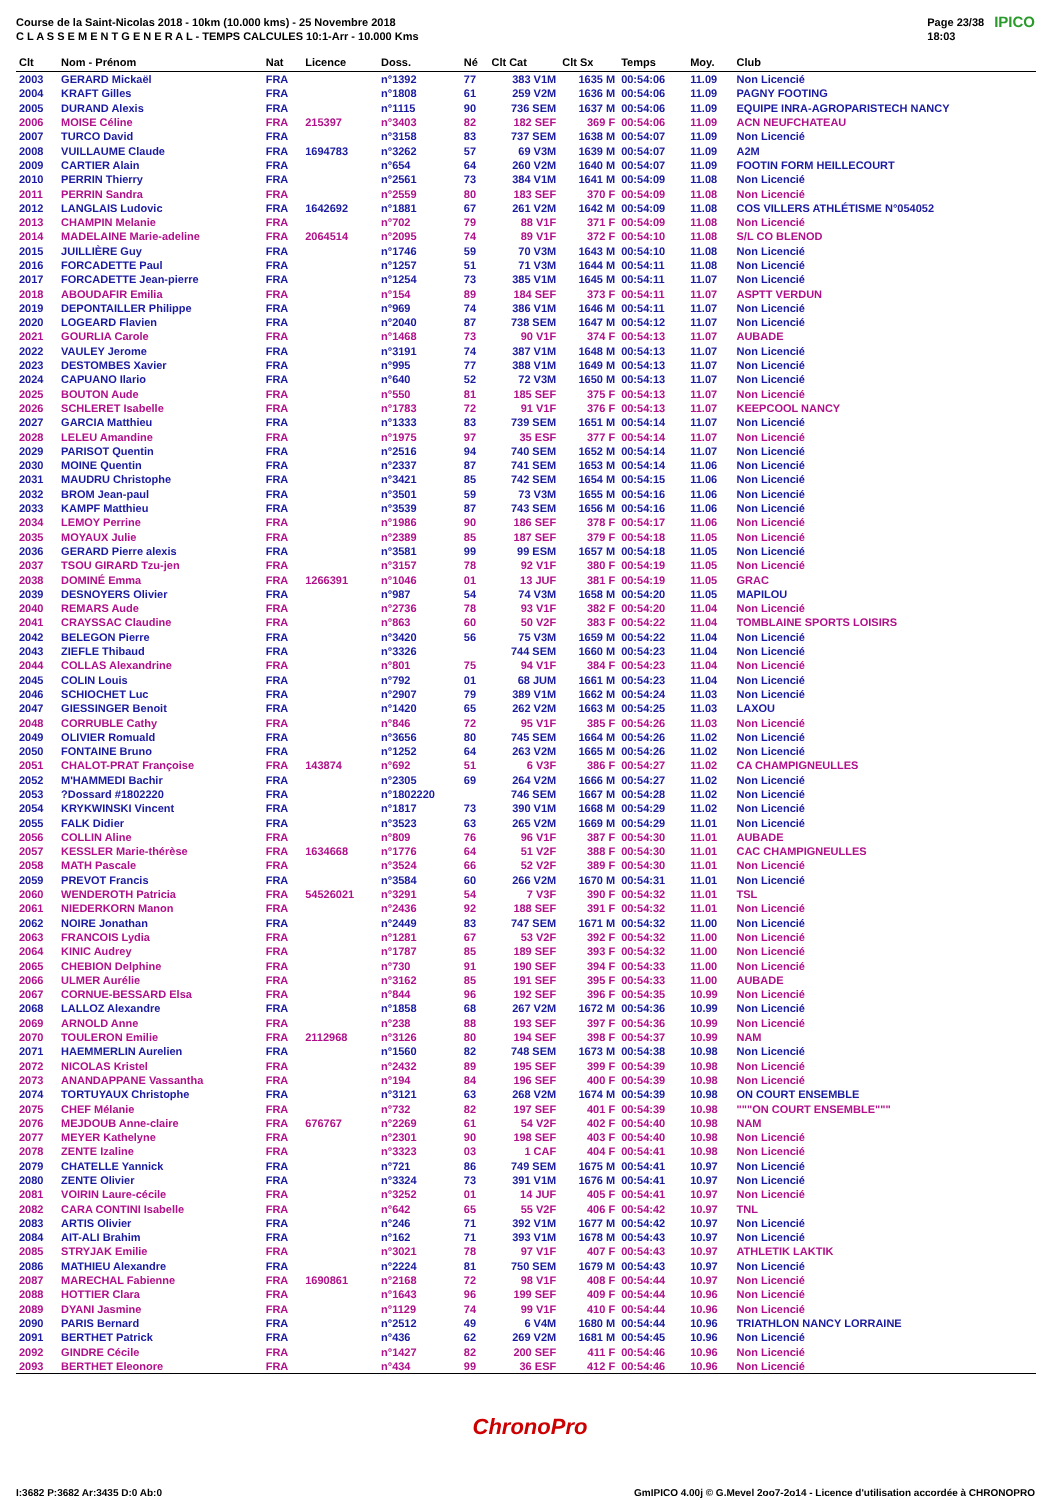Course de la Saint-Nicolas 2018 - 10km (10.000 kms) - 25 Novembre 2018
C L A S S E M E N T G E N E R A L - TEMPS CALCULES 10:1-Arr - 10.000 Kms
Page 23/38
18:03 IPICO
| Clt | Nom - Prénom | Nat | Licence | Doss. | Né | Clt Cat | Clt Sx | Temps | Moy. | Club |
| --- | --- | --- | --- | --- | --- | --- | --- | --- | --- | --- |
| 2003 | GERARD Mickaël | FRA | | n°1392 | 77 | 383 V1M | 1635 M | 00:54:06 | 11.09 | Non Licencié |
| 2004 | KRAFT Gilles | FRA | | n°1808 | 61 | 259 V2M | 1636 M | 00:54:06 | 11.09 | PAGNY FOOTING |
| 2005 | DURAND Alexis | FRA | | n°1115 | 90 | 736 SEM | 1637 M | 00:54:06 | 11.09 | EQUIPE INRA-AGROPARISTECH NANCY |
| 2006 | MOISE Céline | FRA | 215397 | n°3403 | 82 | 182 SEF | 369 F | 00:54:06 | 11.09 | ACN NEUFCHATEAU |
| 2007 | TURCO David | FRA | | n°3158 | 83 | 737 SEM | 1638 M | 00:54:07 | 11.09 | Non Licencié |
| 2008 | VUILLAUME Claude | FRA | 1694783 | n°3262 | 57 | 69 V3M | 1639 M | 00:54:07 | 11.09 | A2M |
| 2009 | CARTIER Alain | FRA | | n°654 | 64 | 260 V2M | 1640 M | 00:54:07 | 11.09 | FOOTIN FORM HEILLECOURT |
| 2010 | PERRIN Thierry | FRA | | n°2561 | 73 | 384 V1M | 1641 M | 00:54:09 | 11.08 | Non Licencié |
| 2011 | PERRIN Sandra | FRA | | n°2559 | 80 | 183 SEF | 370 F | 00:54:09 | 11.08 | Non Licencié |
| 2012 | LANGLAIS Ludovic | FRA | 1642692 | n°1881 | 67 | 261 V2M | 1642 M | 00:54:09 | 11.08 | COS VILLERS ATHLÉTISME N°054052 |
| 2013 | CHAMPIN Melanie | FRA | | n°702 | 79 | 88 V1F | 371 F | 00:54:09 | 11.08 | Non Licencié |
| 2014 | MADELAINE Marie-adeline | FRA | 2064514 | n°2095 | 74 | 89 V1F | 372 F | 00:54:10 | 11.08 | S/L CO BLENOD |
| 2015 | JUILLIÈRE Guy | FRA | | n°1746 | 59 | 70 V3M | 1643 M | 00:54:10 | 11.08 | Non Licencié |
| 2016 | FORCADETTE Paul | FRA | | n°1257 | 51 | 71 V3M | 1644 M | 00:54:11 | 11.08 | Non Licencié |
| 2017 | FORCADETTE Jean-pierre | FRA | | n°1254 | 73 | 385 V1M | 1645 M | 00:54:11 | 11.07 | Non Licencié |
| 2018 | ABOUDAFIR Emilia | FRA | | n°154 | 89 | 184 SEF | 373 F | 00:54:11 | 11.07 | ASPTT VERDUN |
| 2019 | DEPONTAILLER Philippe | FRA | | n°969 | 74 | 386 V1M | 1646 M | 00:54:11 | 11.07 | Non Licencié |
| 2020 | LOGEARD Flavien | FRA | | n°2040 | 87 | 738 SEM | 1647 M | 00:54:12 | 11.07 | Non Licencié |
| 2021 | GOURLIA Carole | FRA | | n°1468 | 73 | 90 V1F | 374 F | 00:54:13 | 11.07 | AUBADE |
| 2022 | VAULEY Jerome | FRA | | n°3191 | 74 | 387 V1M | 1648 M | 00:54:13 | 11.07 | Non Licencié |
| 2023 | DESTOMBES Xavier | FRA | | n°995 | 77 | 388 V1M | 1649 M | 00:54:13 | 11.07 | Non Licencié |
| 2024 | CAPUANO Ilario | FRA | | n°640 | 52 | 72 V3M | 1650 M | 00:54:13 | 11.07 | Non Licencié |
| 2025 | BOUTON Aude | FRA | | n°550 | 81 | 185 SEF | 375 F | 00:54:13 | 11.07 | Non Licencié |
| 2026 | SCHLERET Isabelle | FRA | | n°1783 | 72 | 91 V1F | 376 F | 00:54:13 | 11.07 | KEEPCOOL NANCY |
| 2027 | GARCIA Matthieu | FRA | | n°1333 | 83 | 739 SEM | 1651 M | 00:54:14 | 11.07 | Non Licencié |
| 2028 | LELEU Amandine | FRA | | n°1975 | 97 | 35 ESF | 377 F | 00:54:14 | 11.07 | Non Licencié |
| 2029 | PARISOT Quentin | FRA | | n°2516 | 94 | 740 SEM | 1652 M | 00:54:14 | 11.07 | Non Licencié |
| 2030 | MOINE Quentin | FRA | | n°2337 | 87 | 741 SEM | 1653 M | 00:54:14 | 11.06 | Non Licencié |
| 2031 | MAUDRU Christophe | FRA | | n°3421 | 85 | 742 SEM | 1654 M | 00:54:15 | 11.06 | Non Licencié |
| 2032 | BROM Jean-paul | FRA | | n°3501 | 59 | 73 V3M | 1655 M | 00:54:16 | 11.06 | Non Licencié |
| 2033 | KAMPF Matthieu | FRA | | n°3539 | 87 | 743 SEM | 1656 M | 00:54:16 | 11.06 | Non Licencié |
| 2034 | LEMOY Perrine | FRA | | n°1986 | 90 | 186 SEF | 378 F | 00:54:17 | 11.06 | Non Licencié |
| 2035 | MOYAUX Julie | FRA | | n°2389 | 85 | 187 SEF | 379 F | 00:54:18 | 11.05 | Non Licencié |
| 2036 | GERARD Pierre alexis | FRA | | n°3581 | 99 | 99 ESM | 1657 M | 00:54:18 | 11.05 | Non Licencié |
| 2037 | TSOU GIRARD Tzu-jen | FRA | | n°3157 | 78 | 92 V1F | 380 F | 00:54:19 | 11.05 | Non Licencié |
| 2038 | DOMINÉ Emma | FRA | 1266391 | n°1046 | 01 | 13 JUF | 381 F | 00:54:19 | 11.05 | GRAC |
| 2039 | DESNOYERS Olivier | FRA | | n°987 | 54 | 74 V3M | 1658 M | 00:54:20 | 11.05 | MAPILOU |
| 2040 | REMARS Aude | FRA | | n°2736 | 78 | 93 V1F | 382 F | 00:54:20 | 11.04 | Non Licencié |
| 2041 | CRAYSSAC Claudine | FRA | | n°863 | 60 | 50 V2F | 383 F | 00:54:22 | 11.04 | TOMBLAINE SPORTS LOISIRS |
| 2042 | BELEGON Pierre | FRA | | n°3420 | 56 | 75 V3M | 1659 M | 00:54:22 | 11.04 | Non Licencié |
| 2043 | ZIEFLE Thibaud | FRA | | n°3326 | | 744 SEM | 1660 M | 00:54:23 | 11.04 | Non Licencié |
| 2044 | COLLAS Alexandrine | FRA | | n°801 | 75 | 94 V1F | 384 F | 00:54:23 | 11.04 | Non Licencié |
| 2045 | COLIN Louis | FRA | | n°792 | 01 | 68 JUM | 1661 M | 00:54:23 | 11.04 | Non Licencié |
| 2046 | SCHIOCHET Luc | FRA | | n°2907 | 79 | 389 V1M | 1662 M | 00:54:24 | 11.03 | Non Licencié |
| 2047 | GIESSINGER Benoit | FRA | | n°1420 | 65 | 262 V2M | 1663 M | 00:54:25 | 11.03 | LAXOU |
| 2048 | CORRUBLE Cathy | FRA | | n°846 | 72 | 95 V1F | 385 F | 00:54:26 | 11.03 | Non Licencié |
| 2049 | OLIVIER Romuald | FRA | | n°3656 | 80 | 745 SEM | 1664 M | 00:54:26 | 11.02 | Non Licencié |
| 2050 | FONTAINE Bruno | FRA | | n°1252 | 64 | 263 V2M | 1665 M | 00:54:26 | 11.02 | Non Licencié |
| 2051 | CHALOT-PRAT Françoise | FRA | 143874 | n°692 | 51 | 6 V3F | 386 F | 00:54:27 | 11.02 | CA CHAMPIGNEULLES |
| 2052 | M'HAMMEDI Bachir | FRA | | n°2305 | 69 | 264 V2M | 1666 M | 00:54:27 | 11.02 | Non Licencié |
| 2053 | ?Dossard #1802220 | FRA | | n°1802220 | | 746 SEM | 1667 M | 00:54:28 | 11.02 | Non Licencié |
| 2054 | KRYKWINSKI Vincent | FRA | | n°1817 | 73 | 390 V1M | 1668 M | 00:54:29 | 11.02 | Non Licencié |
| 2055 | FALK Didier | FRA | | n°3523 | 63 | 265 V2M | 1669 M | 00:54:29 | 11.01 | Non Licencié |
| 2056 | COLLIN Aline | FRA | | n°809 | 76 | 96 V1F | 387 F | 00:54:30 | 11.01 | AUBADE |
| 2057 | KESSLER Marie-thérèse | FRA | 1634668 | n°1776 | 64 | 51 V2F | 388 F | 00:54:30 | 11.01 | CAC CHAMPIGNEULLES |
| 2058 | MATH Pascale | FRA | | n°3524 | 66 | 52 V2F | 389 F | 00:54:30 | 11.01 | Non Licencié |
| 2059 | PREVOT Francis | FRA | | n°3584 | 60 | 266 V2M | 1670 M | 00:54:31 | 11.01 | Non Licencié |
| 2060 | WENDEROTH Patricia | FRA | 54526021 | n°3291 | 54 | 7 V3F | 390 F | 00:54:32 | 11.01 | TSL |
| 2061 | NIEDERKORN Manon | FRA | | n°2436 | 92 | 188 SEF | 391 F | 00:54:32 | 11.01 | Non Licencié |
| 2062 | NOIRE Jonathan | FRA | | n°2449 | 83 | 747 SEM | 1671 M | 00:54:32 | 11.00 | Non Licencié |
| 2063 | FRANCOIS Lydia | FRA | | n°1281 | 67 | 53 V2F | 392 F | 00:54:32 | 11.00 | Non Licencié |
| 2064 | KINIC Audrey | FRA | | n°1787 | 85 | 189 SEF | 393 F | 00:54:32 | 11.00 | Non Licencié |
| 2065 | CHEBION Delphine | FRA | | n°730 | 91 | 190 SEF | 394 F | 00:54:33 | 11.00 | Non Licencié |
| 2066 | ULMER Aurélie | FRA | | n°3162 | 85 | 191 SEF | 395 F | 00:54:33 | 11.00 | AUBADE |
| 2067 | CORNUE-BESSARD Elsa | FRA | | n°844 | 96 | 192 SEF | 396 F | 00:54:35 | 10.99 | Non Licencié |
| 2068 | LALLOZ Alexandre | FRA | | n°1858 | 68 | 267 V2M | 1672 M | 00:54:36 | 10.99 | Non Licencié |
| 2069 | ARNOLD Anne | FRA | | n°238 | 88 | 193 SEF | 397 F | 00:54:36 | 10.99 | Non Licencié |
| 2070 | TOULERON Emilie | FRA | 2112968 | n°3126 | 80 | 194 SEF | 398 F | 00:54:37 | 10.99 | NAM |
| 2071 | HAEMMERLIN Aurelien | FRA | | n°1560 | 82 | 748 SEM | 1673 M | 00:54:38 | 10.98 | Non Licencié |
| 2072 | NICOLAS Kristel | FRA | | n°2432 | 89 | 195 SEF | 399 F | 00:54:39 | 10.98 | Non Licencié |
| 2073 | ANANDAPPANE Vassantha | FRA | | n°194 | 84 | 196 SEF | 400 F | 00:54:39 | 10.98 | Non Licencié |
| 2074 | TORTUYAUX Christophe | FRA | | n°3121 | 63 | 268 V2M | 1674 M | 00:54:39 | 10.98 | ON COURT ENSEMBLE |
| 2075 | CHEF Mélanie | FRA | | n°732 | 82 | 197 SEF | 401 F | 00:54:39 | 10.98 | """ON COURT ENSEMBLE""" |
| 2076 | MEJDOUB Anne-claire | FRA | 676767 | n°2269 | 61 | 54 V2F | 402 F | 00:54:40 | 10.98 | NAM |
| 2077 | MEYER Kathelyne | FRA | | n°2301 | 90 | 198 SEF | 403 F | 00:54:40 | 10.98 | Non Licencié |
| 2078 | ZENTE Izaline | FRA | | n°3323 | 03 | 1 CAF | 404 F | 00:54:41 | 10.98 | Non Licencié |
| 2079 | CHATELLE Yannick | FRA | | n°721 | 86 | 749 SEM | 1675 M | 00:54:41 | 10.97 | Non Licencié |
| 2080 | ZENTE Olivier | FRA | | n°3324 | 73 | 391 V1M | 1676 M | 00:54:41 | 10.97 | Non Licencié |
| 2081 | VOIRIN Laure-cécile | FRA | | n°3252 | 01 | 14 JUF | 405 F | 00:54:41 | 10.97 | Non Licencié |
| 2082 | CARA CONTINI Isabelle | FRA | | n°642 | 65 | 55 V2F | 406 F | 00:54:42 | 10.97 | TNL |
| 2083 | ARTIS Olivier | FRA | | n°246 | 71 | 392 V1M | 1677 M | 00:54:42 | 10.97 | Non Licencié |
| 2084 | AIT-ALI Brahim | FRA | | n°162 | 71 | 393 V1M | 1678 M | 00:54:43 | 10.97 | Non Licencié |
| 2085 | STRYJAK Emilie | FRA | | n°3021 | 78 | 97 V1F | 407 F | 00:54:43 | 10.97 | ATHLETIK LAKTIK |
| 2086 | MATHIEU Alexandre | FRA | | n°2224 | 81 | 750 SEM | 1679 M | 00:54:43 | 10.97 | Non Licencié |
| 2087 | MARECHAL Fabienne | FRA | 1690861 | n°2168 | 72 | 98 V1F | 408 F | 00:54:44 | 10.97 | Non Licencié |
| 2088 | HOTTIER Clara | FRA | | n°1643 | 96 | 199 SEF | 409 F | 00:54:44 | 10.96 | Non Licencié |
| 2089 | DYANI Jasmine | FRA | | n°1129 | 74 | 99 V1F | 410 F | 00:54:44 | 10.96 | Non Licencié |
| 2090 | PARIS Bernard | FRA | | n°2512 | 49 | 6 V4M | 1680 M | 00:54:44 | 10.96 | TRIATHLON NANCY LORRAINE |
| 2091 | BERTHET Patrick | FRA | | n°436 | 62 | 269 V2M | 1681 M | 00:54:45 | 10.96 | Non Licencié |
| 2092 | GINDRE Cécile | FRA | | n°1427 | 82 | 200 SEF | 411 F | 00:54:46 | 10.96 | Non Licencié |
| 2093 | BERTHET Eleonore | FRA | | n°434 | 99 | 36 ESF | 412 F | 00:54:46 | 10.96 | Non Licencié |
ChronoPro
I:3682 P:3682 Ar:3435 D:0 Ab:0 GmIPICO 4.00j © G.Mevel 2oo7-2o14 - Licence d'utilisation accordée à CHRONOPRO